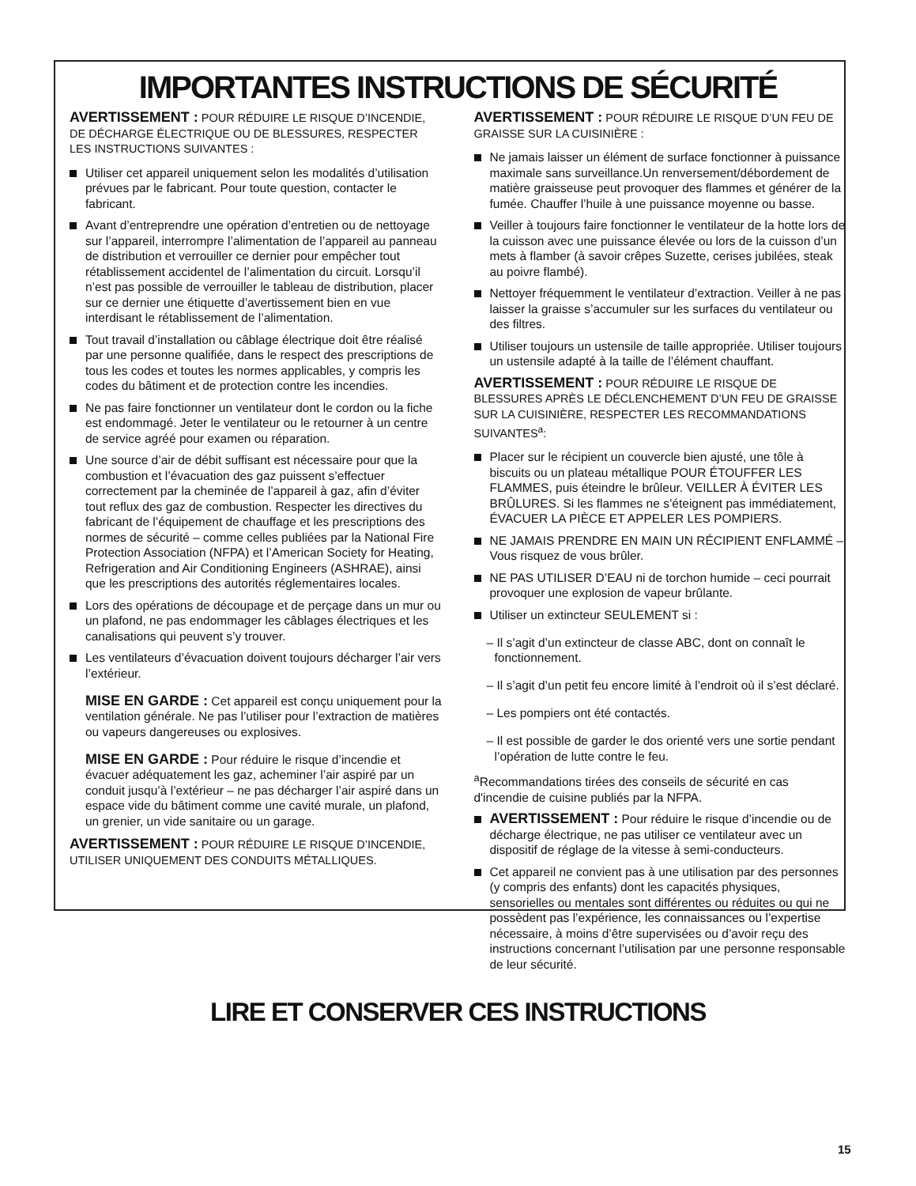IMPORTANTES INSTRUCTIONS DE SÉCURITÉ
AVERTISSEMENT : POUR RÉDUIRE LE RISQUE D’INCENDIE, DE DÉCHARGE ÉLECTRIQUE OU DE BLESSURES, RESPECTER LES INSTRUCTIONS SUIVANTES :
Utiliser cet appareil uniquement selon les modalités d’utilisation prévues par le fabricant. Pour toute question, contacter le fabricant.
Avant d’entreprendre une opération d’entretien ou de nettoyage sur l’appareil, interrompre l’alimentation de l’appareil au panneau de distribution et verrouiller ce dernier pour empêcher tout rétablissement accidentel de l’alimentation du circuit. Lorsqu’il n’est pas possible de verrouiller le tableau de distribution, placer sur ce dernier une étiquette d’avertissement bien en vue interdisant le rétablissement de l’alimentation.
Tout travail d’installation ou câblage électrique doit être réalisé par une personne qualifiée, dans le respect des prescriptions de tous les codes et toutes les normes applicables, y compris les codes du bâtiment et de protection contre les incendies.
Ne pas faire fonctionner un ventilateur dont le cordon ou la fiche est endommagé. Jeter le ventilateur ou le retourner à un centre de service agréé pour examen ou réparation.
Une source d’air de débit suffisant est nécessaire pour que la combustion et l’évacuation des gaz puissent s’effectuer correctement par la cheminée de l’appareil à gaz, afin d’éviter tout reflux des gaz de combustion. Respecter les directives du fabricant de l’équipement de chauffage et les prescriptions des normes de sécurité – comme celles publiées par la National Fire Protection Association (NFPA) et l’American Society for Heating, Refrigeration and Air Conditioning Engineers (ASHRAE), ainsi que les prescriptions des autorités réglementaires locales.
Lors des opérations de découpage et de perçage dans un mur ou un plafond, ne pas endommager les câblages électriques et les canalisations qui peuvent s’y trouver.
Les ventilateurs d’évacuation doivent toujours décharger l’air vers l’extérieur.
MISE EN GARDE : Cet appareil est conçu uniquement pour la ventilation générale. Ne pas l’utiliser pour l’extraction de matières ou vapeurs dangereuses ou explosives.
MISE EN GARDE : Pour réduire le risque d’incendie et évacuer adéquatement les gaz, acheminer l’air aspiré par un conduit jusqu’à l’extérieur – ne pas décharger l’air aspiré dans un espace vide du bâtiment comme une cavité murale, un plafond, un grenier, un vide sanitaire ou un garage.
AVERTISSEMENT : POUR RÉDUIRE LE RISQUE D’INCENDIE, UTILISER UNIQUEMENT DES CONDUITS MÉTALLIQUES.
AVERTISSEMENT : POUR RÉDUIRE LE RISQUE D’UN FEU DE GRAISSE SUR LA CUISINIÈRE :
Ne jamais laisser un élément de surface fonctionner à puissance maximale sans surveillance.Un renversement/débordement de matière graisseuse peut provoquer des flammes et générer de la fumée. Chauffer l’huile à une puissance moyenne ou basse.
Veiller à toujours faire fonctionner le ventilateur de la hotte lors de la cuisson avec une puissance élevée ou lors de la cuisson d’un mets à flamber (à savoir crêpes Suzette, cerises jubilées, steak au poivre flambé).
Nettoyer fréquemment le ventilateur d’extraction. Veiller à ne pas laisser la graisse s’accumuler sur les surfaces du ventilateur ou des filtres.
Utiliser toujours un ustensile de taille appropriée. Utiliser toujours un ustensile adapté à la taille de l’élément chauffant.
AVERTISSEMENT : POUR RÉDUIRE LE RISQUE DE BLESSURES APRÈS LE DÉCLENCHEMENT D’UN FEU DE GRAISSE SUR LA CUISINIÈRE, RESPECTER LES RECOMMANDATIONS SUIVANTES<sup>a</sup>:
Placer sur le récipient un couvercle bien ajusté, une tôle à biscuits ou un plateau métallique POUR ÉTOUFFER LES FLAMMES, puis éteindre le brûleur. VEILLER À ÉVITER LES BRÛLURES. Si les flammes ne s’éteignent pas immédiatement, ÉVACUER LA PIÈCE ET APPELER LES POMPIERS.
NE JAMAIS PRENDRE EN MAIN UN RÉCIPIENT ENFLAMMÉ – Vous risquez de vous brûler.
NE PAS UTILISER D’EAU ni de torchon humide – ceci pourrait provoquer une explosion de vapeur brûlante.
Utiliser un extincteur SEULEMENT si :
– Il s’agit d’un extincteur de classe ABC, dont on connaît le fonctionnement.
– Il s’agit d’un petit feu encore limité à l’endroit où il s’est déclaré.
– Les pompiers ont été contactés.
– Il est possible de garder le dos orienté vers une sortie pendant l’opération de lutte contre le feu.
<sup>a</sup> Recommandations tirées des conseils de sécurité en cas d'incendie de cuisine publiés par la NFPA.
AVERTISSEMENT : Pour réduire le risque d’incendie ou de décharge électrique, ne pas utiliser ce ventilateur avec un dispositif de réglage de la vitesse à semi-conducteurs.
Cet appareil ne convient pas à une utilisation par des personnes (y compris des enfants) dont les capacités physiques, sensorielles ou mentales sont différentes ou réduites ou qui ne possèdent pas l’expérience, les connaissances ou l’expertise nécessaire, à moins d’être supervisées ou d’avoir reçu des instructions concernant l’utilisation par une personne responsable de leur sécurité.
LIRE ET CONSERVER CES INSTRUCTIONS
15